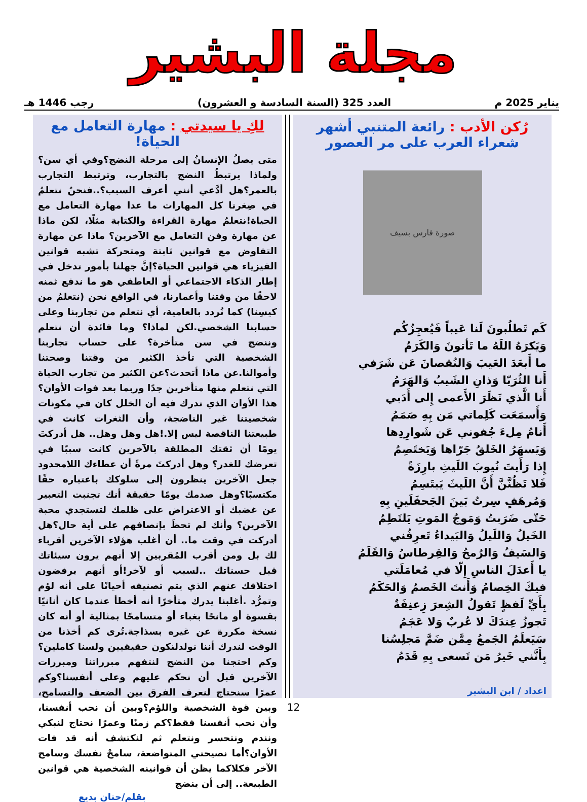مجلة البشير
يناير 2025 م العدد 325 (السنة السادسة و العشرون) رجب 1446 هـ
رُكن الأدب : رائعة المتنبي أشهر شعراء العرب على مر العصور
صورة فارس بسيف
كَم تَطلُبونَ لَنا عَيباً فَيُعجِزُكُم
وَيَكرَهُ اللَهُ ما تَأتونَ وَالكَرَمُ
ما أَبعَدَ العَيبَ وَالنُقصانَ عَن شَرَفي
أَنا الثُرَيّا وَذانِ الشَيبُ وَالهَرَمُ
أَنا الَّذي نَظَرَ الأَعمى إِلى أَدَبي
وَأَسمَعَت كَلِماتي مَن بِهِ صَمَمُ
أَنامُ مِلءَ جُفوني عَن شَوارِدِها
وَيَسهَرُ الخَلقُ جَرّاها وَيَختَصِمُ
إِذا رَأَيتَ نُيوبَ اللَيثِ بارِزَةً
فَلا تَظُنَّنَّ أَنَّ اللَيثَ يَبتَسِمُ
وَمُرهَفٍ سِرتُ بَينَ الجَحفَلَينِ بِهِ
حَتّى ضَرَبتُ وَمَوجُ المَوتِ يَلتَطِمُ
الخَيلُ وَاللَيلُ وَالبَيداءُ تَعرِفُني
وَالسَيفُ وَالرُمحُ وَالقِرطاسُ وَالقَلَمُ
يا أَعدَلَ الناسِ إِلّا في مُعامَلَتي
فيكَ الخِصامُ وَأَنتَ الخَصمُ وَالحَكَمُ
بِأَيِّ لَفظٍ تَقولُ الشِعرَ زِعنِفَةٌ
تَجوزُ عِندَكَ لا عُربٌ وَلا عَجَمُ
سَيَعلَمُ الجَمعُ مِمَّن ضَمَّ مَجلِسُنا
بِأَنَّني خَيرُ مَن تَسعى بِهِ قَدَمُ
اعداد / ابن البشير
لكِ يا سيدتي : مهارة التعامل مع الحياة!
متى يصلُ الإنسانُ إلى مرحلة النضج؟وفي أي سن؟ ولماذا يرتبطُ النضج بالتجارب، وترتبط التجارب بالعمر؟هل أدَّعي أنني أعرف السبب؟..فنحنُ نتعلمُ في صِغرنا كل المهارات ما عدا مهارة التعامل مع الحياة!نتعلمُ مهارة القراءة والكتابة مثلًا، لكن ماذا عن مهارة وفن التعامل مع الآخرين؟ ماذا عن مهارة التفاوض مع قوانين ثابتة ومتحركة تشبه قوانين الفيزياء هي قوانين الحياة؟إنَّ جهلنا بأمور تدخل في إطار الذكاء الاجتماعي أو العاطفي هو ما ندفع ثمنه لاحقًا من وقتنا وأعمارنا، في الواقع نحن (نتعلمُ من كيسِنا) كما نُردد بالعامية، أي نتعلم من تجاربنا وعلى حسابنا الشخصي.لكن لماذا؟ وما فائدة أن نتعلم وننضج في سن متأخرة؟ على حساب تجاربنا الشخصية التي تأخذ الكثير من وقتنا وصحتنا وأموالنا.عن ماذا أتحدث؟عن الكثير من تجارب الحياة التي نتعلم منها متأخرين جدًا وربما بعد فوات الأوان؟هذا الأوان الذي ندرك فيه أن الخلل كان في مكونات شخصيتنا غير الناضجة، وأن الثغرات كانت في طبيعتنا الناقصة ليس إلا.!هل وهل وهل.. هل أدركتَ يومًا أن ثقتك المطلقة بالآخرين كانت سببًا في تعرضك للغدر؟ وهل أدركتَ مرةً أن عطاءك اللامحدود جعل الآخرين ينظرون إلى سلوكك باعتباره حقًا مكتسبًا؟وهل صدمك يومًا حقيقة أنك تجنبت التعبير عن غضبك أو الاعتراض على ظلمك لتستجدي محبة الآخرين؟ وأنك لم تحظَ بإنصافهم على أية حال؟هل أدركت في وقت ما.. أن أغلب هؤلاء الآخرين أقرباء لك بل ومن أقرب المُقربين إلا أنهم يرون سيئاتك قبل حسناتك ..لسبب أو لآخر!أو أنهم يرفضون اختلافك عنهم الذي يتم تصنيفه أحيانًا على أنه لؤم وتمرُّد .أغلبنا يدرك متأخرًا أنه أخطأ عندما كان أنانيًا بقسوة أو مانحًا بغباء أو متسامحًا بمثالية أو أنه كان نسخة مكررة عن غيره بسذاجة.تُرى كم أخذنا من الوقت لندرك أننا نولدلنكون حقيقيين ولسنا كاملين؟وكم احتجنا من النضج لنتفهم مبرراتنا ومبررات الآخرين قبل أن نحكم عليهم وعلى أنفسنا؟وكم عمرًا سنحتاج لنعرف الفرق بين الضعف والتسامح، وبين قوة الشخصية واللؤم؟وبين أن نحب أنفسنا، وأن نحب أنفسنا فقط؟كم زمنًا وعمرًا نحتاج لنبكي ونندم ونتحسر ونتعلم ثم لنكتشف أنه قد فات الأوان؟أما نصيحتي المتواضعة، سامحْ نفسك وسامح الآخر فكلاكما يظن أن قوانينه الشخصية هي قوانين الطبيعة.. إلى أن ينضج
بقلم/حنان بديع
12